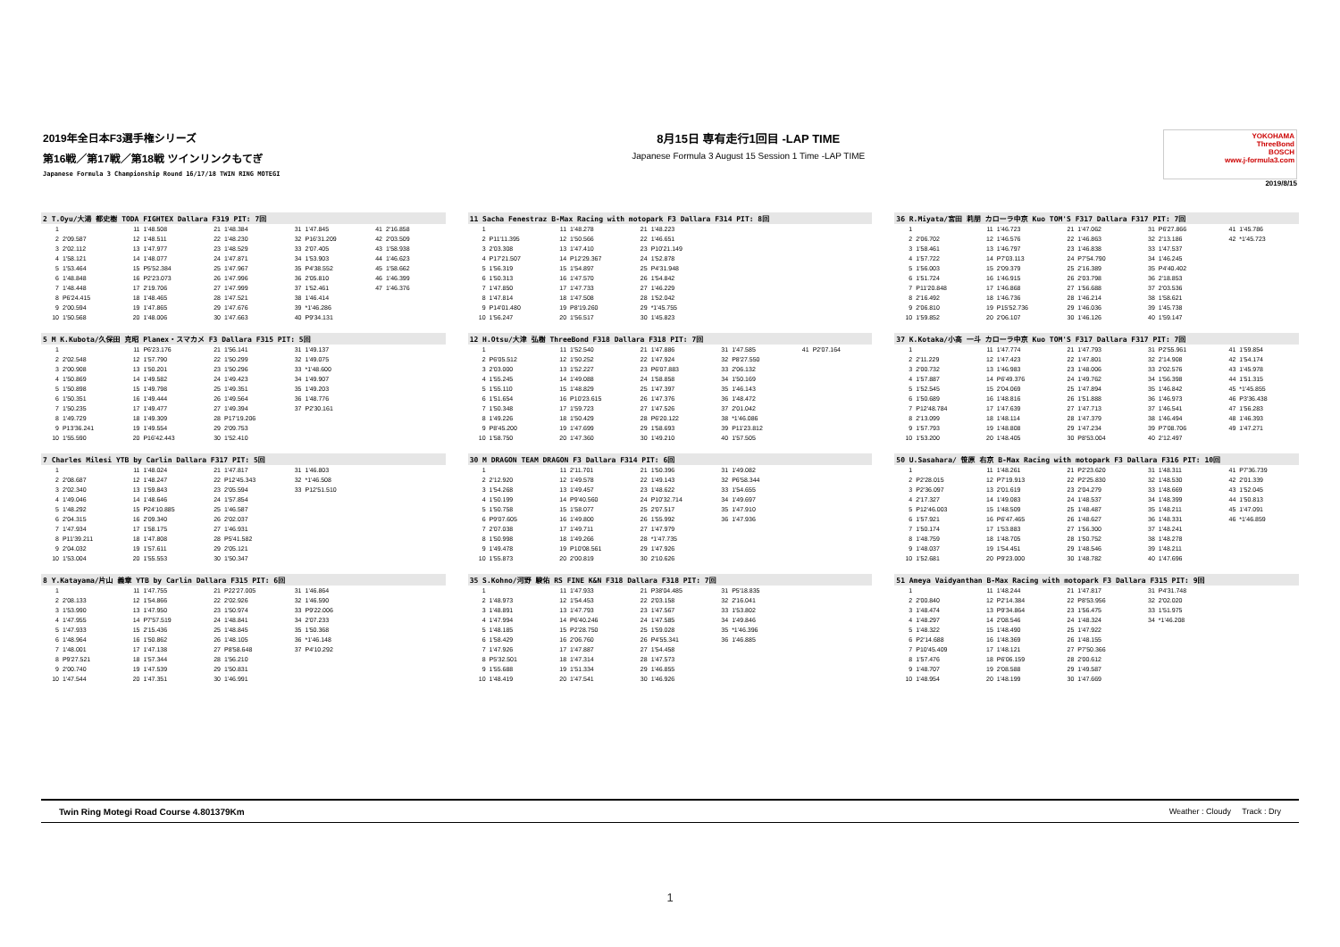2019年全日本F3選手権シリーズ
第16戦／第17戦／第18戦 ツインリンクもてぎ
Japanese Formula 3 Championship Round 16/17/18 TWIN RING MOTEGI
8月15日 専有走行1回目 -LAP TIME
Japanese Formula 3 August 15 Session 1 Time -LAP TIME
YOKOHAMA
ThreeBond
BOSCH
www.j-formula3.com
2019/8/15
2 T.Oyu/大湯 都史樹 TODA FIGHTEX Dallara F319 PIT: 7回
| 1 | | 11 | 1'48.508 | 21 | 1'48.384 | 31 | 1'47.845 | 41 | 2'16.858 |
| 2 | 2'09.587 | 12 | 1'48.511 | 22 | 1'48.230 | 32 | P16'31.209 | 42 | 2'03.509 |
| 3 | 2'02.112 | 13 | 1'47.977 | 23 | 1'48.529 | 33 | 2'07.405 | 43 | 1'58.938 |
| 4 | 1'58.121 | 14 | 1'48.077 | 24 | 1'47.871 | 34 | 1'53.903 | 44 | 1'46.623 |
| 5 | 1'53.464 | 15 | P5'52.384 | 25 | 1'47.967 | 35 | P4'38.552 | 45 | 1'58.662 |
| 6 | 1'48.848 | 16 | P2'23.073 | 26 | 1'47.996 | 36 | 2'05.810 | 46 | 1'46.399 |
| 7 | 1'48.448 | 17 | 2'19.706 | 27 | 1'47.999 | 37 | 1'52.461 | 47 | 1'46.376 |
| 8 | P6'24.415 | 18 | 1'48.465 | 28 | 1'47.521 | 38 | 1'46.414 | | |
| 9 | 2'00.594 | 19 | 1'47.865 | 29 | 1'47.676 | 39 | *1'46.286 | | |
| 10 | 1'50.568 | 20 | 1'48.006 | 30 | 1'47.663 | 40 | P9'34.131 | | |
5 M K.Kubota/久保田 克昭 Planex・スマカメ F3 Dallara F315 PIT: 5回
| 1 | | 11 | P6'23.176 | 21 | 1'56.141 | 31 | 1'49.137 | | |
| 2 | 2'02.548 | 12 | 1'57.790 | 22 | 1'50.299 | 32 | 1'49.075 | | |
| 3 | 2'00.908 | 13 | 1'50.201 | 23 | 1'50.296 | 33 | *1'48.600 | | |
| 4 | 1'50.869 | 14 | 1'49.582 | 24 | 1'49.423 | 34 | 1'49.907 | | |
| 5 | 1'50.898 | 15 | 1'49.798 | 25 | 1'49.351 | 35 | 1'49.203 | | |
| 6 | 1'50.351 | 16 | 1'49.444 | 26 | 1'49.564 | 36 | 1'48.776 | | |
| 7 | 1'50.235 | 17 | 1'49.477 | 27 | 1'49.394 | 37 | P2'30.161 | | |
| 8 | 1'49.729 | 18 | 1'49.309 | 28 | P17'19.206 | | | | |
| 9 | P13'36.241 | 19 | 1'49.554 | 29 | 2'09.753 | | | | |
| 10 | 1'55.590 | 20 | P16'42.443 | 30 | 1'52.410 | | | | |
7 Charles Milesi YTB by Carlin Dallara F317 PIT: 5回
| 1 | | 11 | 1'48.024 | 21 | 1'47.817 | 31 | 1'46.803 | | |
| 2 | 2'08.687 | 12 | 1'48.247 | 22 | P12'45.343 | 32 | *1'46.508 | | |
| 3 | 2'02.340 | 13 | 1'59.843 | 23 | 2'05.594 | 33 | P12'51.510 | | |
| 4 | 1'49.046 | 14 | 1'48.646 | 24 | 1'57.854 | | | | |
| 5 | 1'48.292 | 15 | P24'10.885 | 25 | 1'46.587 | | | | |
| 6 | 2'04.315 | 16 | 2'09.340 | 26 | 2'02.037 | | | | |
| 7 | 1'47.934 | 17 | 1'58.175 | 27 | 1'46.931 | | | | |
| 8 | P11'39.211 | 18 | 1'47.808 | 28 | P5'41.582 | | | | |
| 9 | 2'04.032 | 19 | 1'57.611 | 29 | 2'05.121 | | | | |
| 10 | 1'53.004 | 20 | 1'55.553 | 30 | 1'50.347 | | | | |
8 Y.Katayama/片山 義章 YTB by Carlin Dallara F315 PIT: 6回
| 1 | | 11 | 1'47.755 | 21 | P22'27.005 | 31 | 1'46.864 | | |
| 2 | 2'08.133 | 12 | 1'54.866 | 22 | 2'02.926 | 32 | 1'46.590 | | |
| 3 | 1'53.990 | 13 | 1'47.950 | 23 | 1'50.974 | 33 | P9'22.006 | | |
| 4 | 1'47.955 | 14 | P7'57.519 | 24 | 1'48.841 | 34 | 2'07.233 | | |
| 5 | 1'47.933 | 15 | 2'15.436 | 25 | 1'48.845 | 35 | 1'50.368 | | |
| 6 | 1'48.964 | 16 | 1'50.862 | 26 | 1'48.105 | 36 | *1'46.148 | | |
| 7 | 1'48.001 | 17 | 1'47.138 | 27 | P8'58.648 | 37 | P4'10.292 | | |
| 8 | P9'27.521 | 18 | 1'57.344 | 28 | 1'56.210 | | | | |
| 9 | 2'00.740 | 19 | 1'47.539 | 29 | 1'50.831 | | | | |
| 10 | 1'47.544 | 20 | 1'47.351 | 30 | 1'46.991 | | | | |
11 Sacha Fenestraz B-Max Racing with motopark F3 Dallara F314 PIT: 8回
| 1 | | 11 | 1'48.278 | 21 | 1'48.223 | | | | |
| 2 | P11'11.395 | 12 | 1'50.566 | 22 | 1'46.651 | | | | |
| 3 | 2'03.308 | 13 | 1'47.410 | 23 | P10'21.149 | | | | |
| 4 | P17'21.507 | 14 | P12'29.367 | 24 | 1'52.878 | | | | |
| 5 | 1'56.319 | 15 | 1'54.897 | 25 | P4'31.948 | | | | |
| 6 | 1'50.313 | 16 | 1'47.570 | 26 | 1'54.842 | | | | |
| 7 | 1'47.850 | 17 | 1'47.733 | 27 | 1'46.229 | | | | |
| 8 | 1'47.814 | 18 | 1'47.508 | 28 | 1'52.042 | | | | |
| 9 | P14'01.480 | 19 | P8'19.260 | 29 | *1'45.755 | | | | |
| 10 | 1'56.247 | 20 | 1'56.517 | 30 | 1'45.823 | | | | |
12 H.Otsu/大津 弘樹 ThreeBond F318 Dallara F318 PIT: 7回
| 1 | | 11 | 1'52.540 | 21 | 1'47.886 | 31 | 1'47.585 | 41 | P2'07.164 |
| 2 | P6'05.512 | 12 | 1'50.252 | 22 | 1'47.924 | 32 | P8'27.550 | | |
| 3 | 2'03.000 | 13 | 1'52.227 | 23 | P6'07.883 | 33 | 2'06.132 | | |
| 4 | 1'55.245 | 14 | 1'49.088 | 24 | 1'58.858 | 34 | 1'50.169 | | |
| 5 | 1'55.110 | 15 | 1'48.829 | 25 | 1'47.397 | 35 | 1'46.143 | | |
| 6 | 1'51.654 | 16 | P10'23.615 | 26 | 1'47.376 | 36 | 1'48.472 | | |
| 7 | 1'50.348 | 17 | 1'59.723 | 27 | 1'47.526 | 37 | 2'01.042 | | |
| 8 | 1'49.226 | 18 | 1'50.429 | 28 | P6'20.122 | 38 | *1'46.086 | | |
| 9 | P8'45.200 | 19 | 1'47.699 | 29 | 1'58.693 | 39 | P11'23.812 | | |
| 10 | 1'58.750 | 20 | 1'47.360 | 30 | 1'49.210 | 40 | 1'57.505 | | |
30 M DRAGON TEAM DRAGON F3 Dallara F314 PIT: 6回
| 1 | | 11 | 2'11.701 | 21 | 1'50.396 | 31 | 1'49.082 | | |
| 2 | 2'12.920 | 12 | 1'49.578 | 22 | 1'49.143 | 32 | P6'58.344 | | |
| 3 | 1'54.268 | 13 | 1'49.457 | 23 | 1'48.622 | 33 | 1'54.655 | | |
| 4 | 1'50.199 | 14 | P9'40.560 | 24 | P10'32.714 | 34 | 1'49.697 | | |
| 5 | 1'50.758 | 15 | 1'58.077 | 25 | 2'07.517 | 35 | 1'47.910 | | |
| 6 | P9'07.605 | 16 | 1'49.800 | 26 | 1'55.992 | 36 | 1'47.936 | | |
| 7 | 2'07.038 | 17 | 1'49.711 | 27 | 1'47.979 | | | | |
| 8 | 1'50.998 | 18 | 1'49.266 | 28 | *1'47.735 | | | | |
| 9 | 1'49.478 | 19 | P10'08.561 | 29 | 1'47.926 | | | | |
| 10 | 1'55.873 | 20 | 2'00.819 | 30 | 2'10.626 | | | | |
35 S.Kohno/河野 駿佑 RS FINE K&N F318 Dallara F318 PIT: 7回
| 1 | | 11 | 1'47.933 | 21 | P38'04.485 | 31 | P5'18.835 | | |
| 2 | 1'48.973 | 12 | 1'54.453 | 22 | 2'03.158 | 32 | 2'16.041 | | |
| 3 | 1'48.891 | 13 | 1'47.793 | 23 | 1'47.567 | 33 | 1'53.802 | | |
| 4 | 1'47.994 | 14 | P6'40.246 | 24 | 1'47.585 | 34 | 1'49.846 | | |
| 5 | 1'48.185 | 15 | P2'28.750 | 25 | 1'59.028 | 35 | *1'46.396 | | |
| 6 | 1'58.429 | 16 | 2'06.760 | 26 | P4'55.341 | 36 | 1'46.885 | | |
| 7 | 1'47.926 | 17 | 1'47.887 | 27 | 1'54.458 | | | | |
| 8 | P5'32.501 | 18 | 1'47.314 | 28 | 1'47.573 | | | | |
| 9 | 1'55.688 | 19 | 1'51.334 | 29 | 1'46.855 | | | | |
| 10 | 1'48.419 | 20 | 1'47.541 | 30 | 1'46.926 | | | | |
36 R.Miyata/宮田 莉朋 カローラ中京 Kuo TOM'S F317 Dallara F317 PIT: 7回
| 1 | | 11 | 1'46.723 | 21 | 1'47.062 | 31 | P6'27.866 | 41 | 1'45.786 |
| 2 | 2'06.702 | 12 | 1'46.576 | 22 | 1'46.863 | 32 | 2'13.186 | 42 | *1'45.723 |
| 3 | 1'58.461 | 13 | 1'46.797 | 23 | 1'46.838 | 33 | 1'47.537 | | |
| 4 | 1'57.722 | 14 | P7'03.113 | 24 | P7'54.790 | 34 | 1'46.245 | | |
| 5 | 1'56.003 | 15 | 2'09.379 | 25 | 2'16.389 | 35 | P4'40.402 | | |
| 6 | 1'51.724 | 16 | 1'46.915 | 26 | 2'03.798 | 36 | 2'18.853 | | |
| 7 | P11'20.848 | 17 | 1'46.868 | 27 | 1'56.688 | 37 | 2'03.536 | | |
| 8 | 2'16.492 | 18 | 1'46.736 | 28 | 1'46.214 | 38 | 1'58.621 | | |
| 9 | 2'06.810 | 19 | P15'52.736 | 29 | 1'46.036 | 39 | 1'45.738 | | |
| 10 | 1'59.852 | 20 | 2'06.107 | 30 | 1'46.126 | 40 | 1'59.147 | | |
37 K.Kotaka/小高 一斗 カローラ中京 Kuo TOM'S F317 Dallara F317 PIT: 7回
| 1 | | 11 | 1'47.774 | 21 | 1'47.793 | 31 | P2'55.961 | 41 | 1'59.854 |
| 2 | 2'11.229 | 12 | 1'47.423 | 22 | 1'47.801 | 32 | 2'14.908 | 42 | 1'54.174 |
| 3 | 2'00.732 | 13 | 1'46.983 | 23 | 1'48.006 | 33 | 2'02.576 | 43 | 1'45.978 |
| 4 | 1'57.887 | 14 | P6'49.376 | 24 | 1'49.762 | 34 | 1'56.398 | 44 | 1'51.315 |
| 5 | 1'52.545 | 15 | 2'04.069 | 25 | 1'47.894 | 35 | 1'46.842 | 45 | *1'45.855 |
| 6 | 1'50.689 | 16 | 1'48.816 | 26 | 1'51.888 | 36 | 1'46.973 | 46 | P3'36.438 |
| 7 | P12'48.784 | 17 | 1'47.639 | 27 | 1'47.713 | 37 | 1'46.541 | 47 | 1'56.283 |
| 8 | 2'13.099 | 18 | 1'48.114 | 28 | 1'47.379 | 38 | 1'46.494 | 48 | 1'46.393 |
| 9 | 1'57.793 | 19 | 1'48.808 | 29 | 1'47.234 | 39 | P7'08.706 | 49 | 1'47.271 |
| 10 | 1'53.200 | 20 | 1'48.405 | 30 | P8'53.004 | 40 | 2'12.497 | | |
50 U.Sasahara/ 笹原 右京 B-Max Racing with motopark F3 Dallara F316 PIT: 10回
| 1 | | 11 | 1'48.261 | 21 | P2'23.620 | 31 | 1'48.311 | 41 | P7'36.739 |
| 2 | P2'28.015 | 12 | P7'19.913 | 22 | P2'25.830 | 32 | 1'48.530 | 42 | 2'01.339 |
| 3 | P2'36.097 | 13 | 2'01.619 | 23 | 2'04.279 | 33 | 1'48.669 | 43 | 1'52.045 |
| 4 | 2'17.327 | 14 | 1'49.083 | 24 | 1'48.537 | 34 | 1'48.399 | 44 | 1'50.813 |
| 5 | P12'46.003 | 15 | 1'48.509 | 25 | 1'48.487 | 35 | 1'48.211 | 45 | 1'47.091 |
| 6 | 1'57.921 | 16 | P6'47.465 | 26 | 1'48.627 | 36 | 1'48.331 | 46 | *1'46.859 |
| 7 | 1'50.174 | 17 | 1'53.883 | 27 | 1'56.300 | 37 | 1'48.241 | | |
| 8 | 1'48.759 | 18 | 1'48.705 | 28 | 1'50.752 | 38 | 1'48.278 | | |
| 9 | 1'48.037 | 19 | 1'54.451 | 29 | 1'48.546 | 39 | 1'48.211 | | |
| 10 | 1'52.681 | 20 | P9'23.000 | 30 | 1'48.782 | 40 | 1'47.696 | | |
51 Ameya Vaidyanthan B-Max Racing with motopark F3 Dallara F315 PIT: 9回
| 1 | | 11 | 1'48.244 | 21 | 1'47.817 | 31 | P4'31.748 | | |
| 2 | 2'00.840 | 12 | P2'14.384 | 22 | P8'53.956 | 32 | 2'02.020 | | |
| 3 | 1'48.474 | 13 | P9'34.864 | 23 | 1'56.475 | 33 | 1'51.975 | | |
| 4 | 1'48.297 | 14 | 2'08.546 | 24 | 1'48.324 | 34 | *1'46.208 | | |
| 5 | 1'48.322 | 15 | 1'48.490 | 25 | 1'47.922 | | | | |
| 6 | P2'14.688 | 16 | 1'48.369 | 26 | 1'48.155 | | | | |
| 7 | P10'45.409 | 17 | 1'48.121 | 27 | P7'50.366 | | | | |
| 8 | 1'57.476 | 18 | P6'06.159 | 28 | 2'00.612 | | | | |
| 9 | 1'48.707 | 19 | 2'08.588 | 29 | 1'49.587 | | | | |
| 10 | 1'48.954 | 20 | 1'48.199 | 30 | 1'47.669 | | | | |
Twin Ring Motegi Road Course 4.801379Km Weather : Cloudy Track : Dry
1